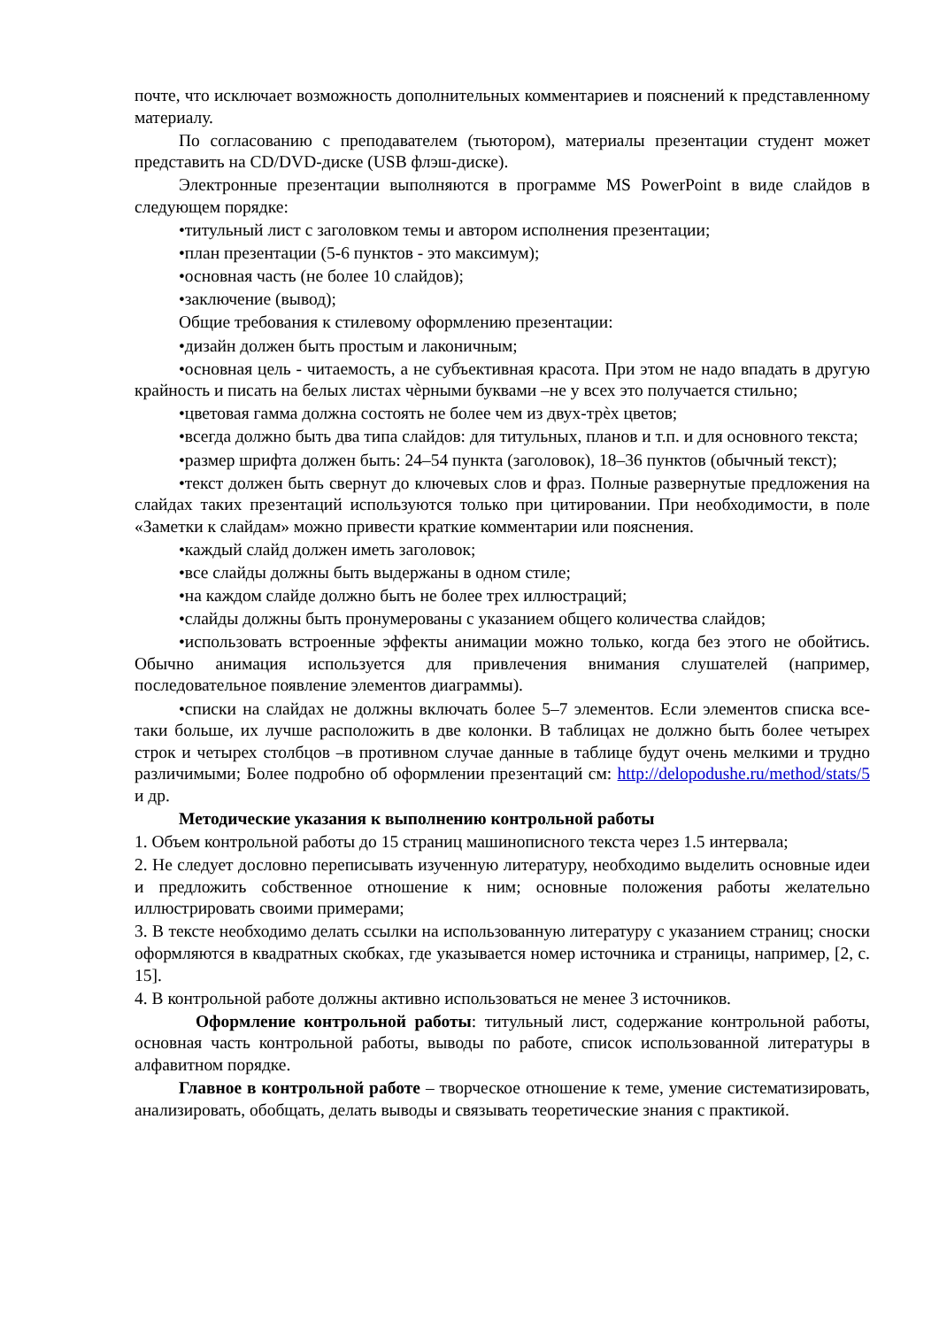почте, что исключает возможность дополнительных комментариев и пояснений к представленному материалу.
По согласованию с преподавателем (тьютором), материалы презентации студент может представить на CD/DVD-диске (USB флэш-диске).
Электронные презентации выполняются в программе MS PowerPoint в виде слайдов в следующем порядке:
•титульный лист с заголовком темы и автором исполнения презентации;
•план презентации (5-6 пунктов - это максимум);
•основная часть (не более 10 слайдов);
•заключение (вывод);
Общие требования к стилевому оформлению презентации:
•дизайн должен быть простым и лаконичным;
•основная цель - читаемость, а не субъективная красота. При этом не надо впадать в другую крайность и писать на белых листах чѐрными буквами –не у всех это получается стильно;
•цветовая гамма должна состоять не более чем из двух-трѐх цветов;
•всегда должно быть два типа слайдов: для титульных, планов и т.п. и для основного текста;
•размер шрифта должен быть: 24–54 пункта (заголовок), 18–36 пунктов (обычный текст);
•текст должен быть свернут до ключевых слов и фраз. Полные развернутые предложения на слайдах таких презентаций используются только при цитировании. При необходимости, в поле «Заметки к слайдам» можно привести краткие комментарии или пояснения.
•каждый слайд должен иметь заголовок;
•все слайды должны быть выдержаны в одном стиле;
•на каждом слайде должно быть не более трех иллюстраций;
•слайды должны быть пронумерованы с указанием общего количества слайдов;
•использовать встроенные эффекты анимации можно только, когда без этого не обойтись. Обычно анимация используется для привлечения внимания слушателей (например, последовательное появление элементов диаграммы).
•списки на слайдах не должны включать более 5–7 элементов. Если элементов списка все- таки больше, их лучше расположить в две колонки. В таблицах не должно быть более четырех строк и четырех столбцов –в противном случае данные в таблице будут очень мелкими и трудно различимыми; Более подробно об оформлении презентаций см: http://delopodushe.ru/method/stats/5 и др.
Методические указания к выполнению контрольной работы
1. Объем контрольной работы до 15 страниц машинописного текста через 1.5 интервала;
2. Не следует дословно переписывать изученную литературу, необходимо выделить основные идеи и предложить собственное отношение к ним; основные положения работы желательно иллюстрировать своими примерами;
3. В тексте необходимо делать ссылки на использованную литературу с указанием страниц; сноски оформляются в квадратных скобках, где указывается номер источника и страницы, например, [2, с. 15].
4. В контрольной работе должны активно использоваться не менее 3 источников.
Оформление контрольной работы: титульный лист, содержание контрольной работы, основная часть контрольной работы, выводы по работе, список использованной литературы в алфавитном порядке.
Главное в контрольной работе – творческое отношение к теме, умение систематизировать, анализировать, обобщать, делать выводы и связывать теоретические знания с практикой.